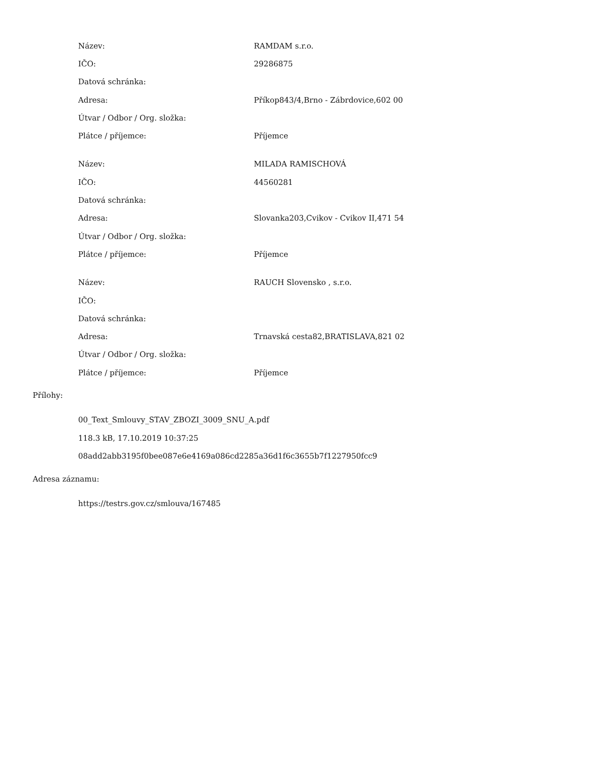| Název: | RAMDAM s.r.o. |
| IČO: | 29286875 |
| Datová schránka: | |
| Adresa: | Příkop843/4,Brno - Zábrdovice,602 00 |
| Útvar / Odbor / Org. složka: | |
| Plátce / příjemce: | Příjemce |
| Název: | MILADA RAMISCHOVÁ |
| IČO: | 44560281 |
| Datová schránka: | |
| Adresa: | Slovanka203,Cvikov - Cvikov II,471 54 |
| Útvar / Odbor / Org. složka: | |
| Plátce / příjemce: | Příjemce |
| Název: | RAUCH Slovensko , s.r.o. |
| IČO: | |
| Datová schránka: | |
| Adresa: | Trnavská cesta82,BRATISLAVA,821 02 |
| Útvar / Odbor / Org. složka: | |
| Plátce / příjemce: | Příjemce |
Přílohy:
00_Text_Smlouvy_STAV_ZBOZI_3009_SNU_A.pdf
118.3 kB, 17.10.2019 10:37:25
08add2abb3195f0bee087e6e4169a086cd2285a36d1f6c3655b7f1227950fcc9
Adresa záznamu:
https://testrs.gov.cz/smlouva/167485